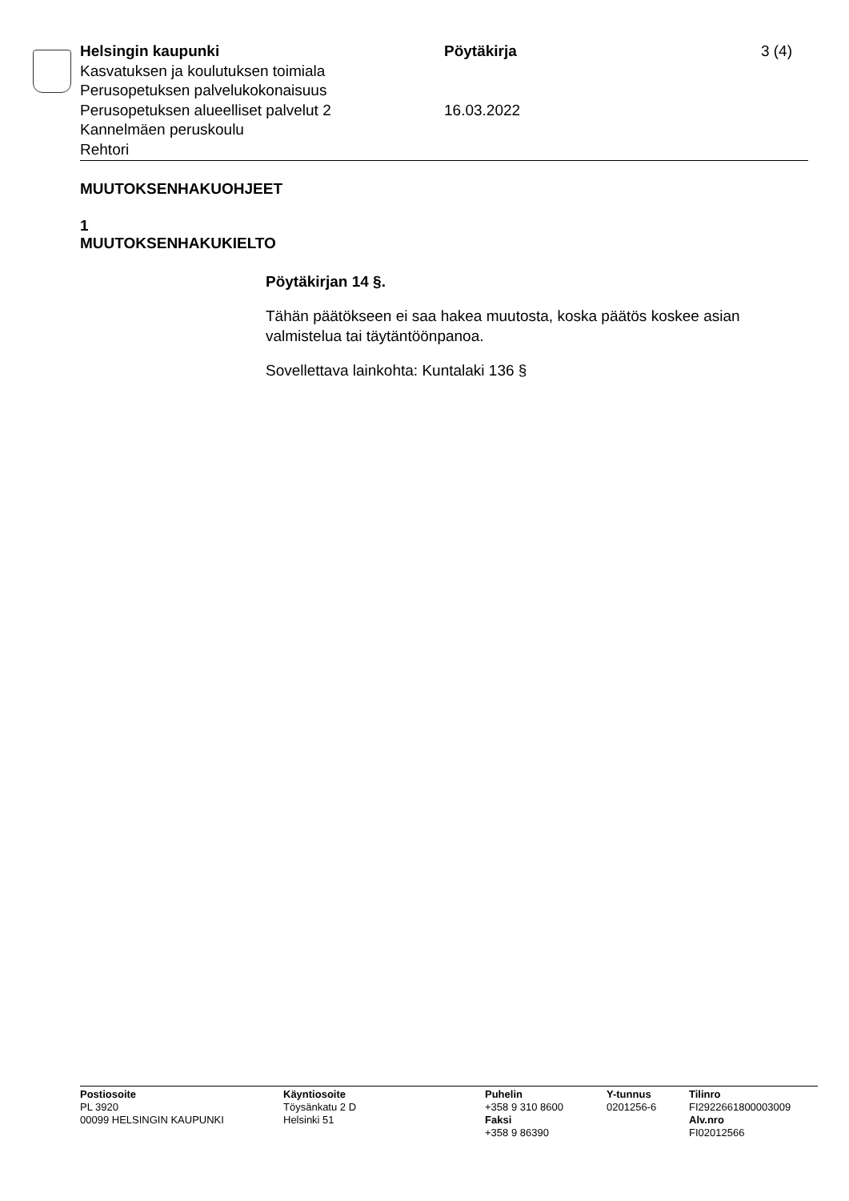Helsingin kaupunki
Kasvatuksen ja koulutuksen toimiala
Perusopetuksen palvelukokonaisuus
Perusopetuksen alueelliset palvelut 2
Kannelmäen peruskoulu
Rehtori
Pöytäkirja
16.03.2022
3 (4)
MUUTOKSENHAKUOHJEET
1
MUUTOKSENHAKUKIELTO
Pöytäkirjan 14 §.
Tähän päätökseen ei saa hakea muutosta, koska päätös koskee asian valmistelua tai täytäntöönpanoa.
Sovellettava lainkohta: Kuntalaki 136 §
Postiosoite
PL 3920
00099 HELSINGIN KAUPUNKI
Käyntiosoite
Töysänkatu 2 D
Helsinki 51
Puhelin
+358 9 310 8600
Faksi
+358 9 86390
Y-tunnus
0201256-6
Tilinro
FI2922661800003009
Alv.nro
FI02012566